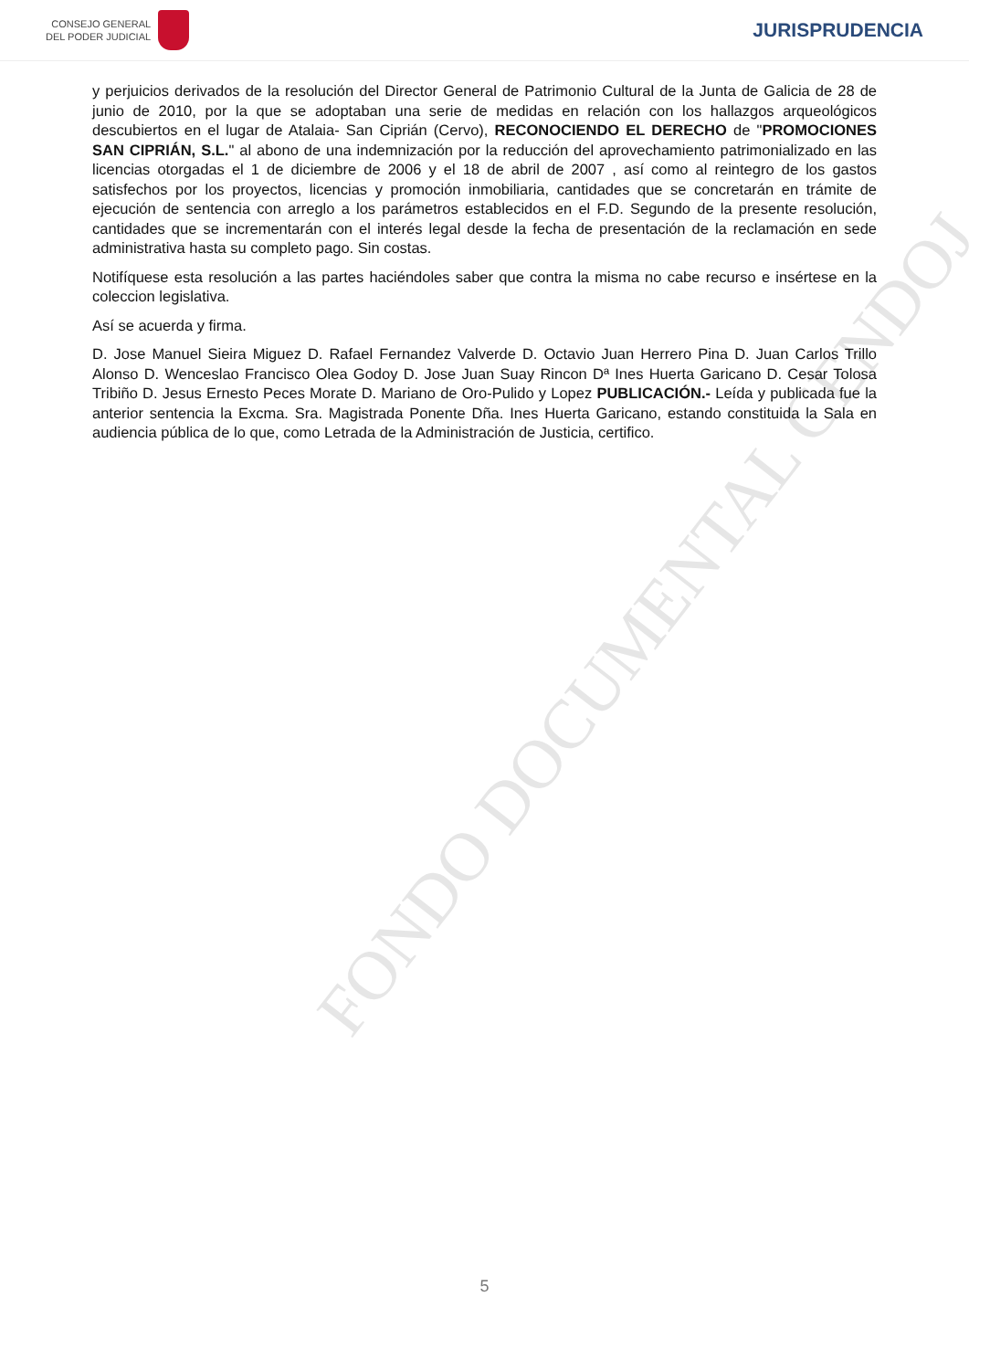CONSEJO GENERAL
DEL PODER JUDICIAL
JURISPRUDENCIA
FONDO DOCUMENTAL CENDOJ
y perjuicios derivados de la resolución del Director General de Patrimonio Cultural de la Junta de Galicia de 28 de junio de 2010, por la que se adoptaban una serie de medidas en relación con los hallazgos arqueológicos descubiertos en el lugar de Atalaia- San Ciprián (Cervo), RECONOCIENDO EL DERECHO de "PROMOCIONES SAN CIPRIÁN, S.L." al abono de una indemnización por la reducción del aprovechamiento patrimonializado en las licencias otorgadas el 1 de diciembre de 2006 y el 18 de abril de 2007 , así como al reintegro de los gastos satisfechos por los proyectos, licencias y promoción inmobiliaria, cantidades que se concretarán en trámite de ejecución de sentencia con arreglo a los parámetros establecidos en el F.D. Segundo de la presente resolución, cantidades que se incrementarán con el interés legal desde la fecha de presentación de la reclamación en sede administrativa hasta su completo pago. Sin costas.
Notifíquese esta resolución a las partes haciéndoles saber que contra la misma no cabe recurso e insértese en la coleccion legislativa.
Así se acuerda y firma.
D. Jose Manuel Sieira Miguez D. Rafael Fernandez Valverde D. Octavio Juan Herrero Pina D. Juan Carlos Trillo Alonso D. Wenceslao Francisco Olea Godoy D. Jose Juan Suay Rincon Dª Ines Huerta Garicano D. Cesar Tolosa Tribiño D. Jesus Ernesto Peces Morate D. Mariano de Oro-Pulido y Lopez PUBLICACIÓN.- Leída y publicada fue la anterior sentencia la Excma. Sra. Magistrada Ponente Dña. Ines Huerta Garicano, estando constituida la Sala en audiencia pública de lo que, como Letrada de la Administración de Justicia, certifico.
5